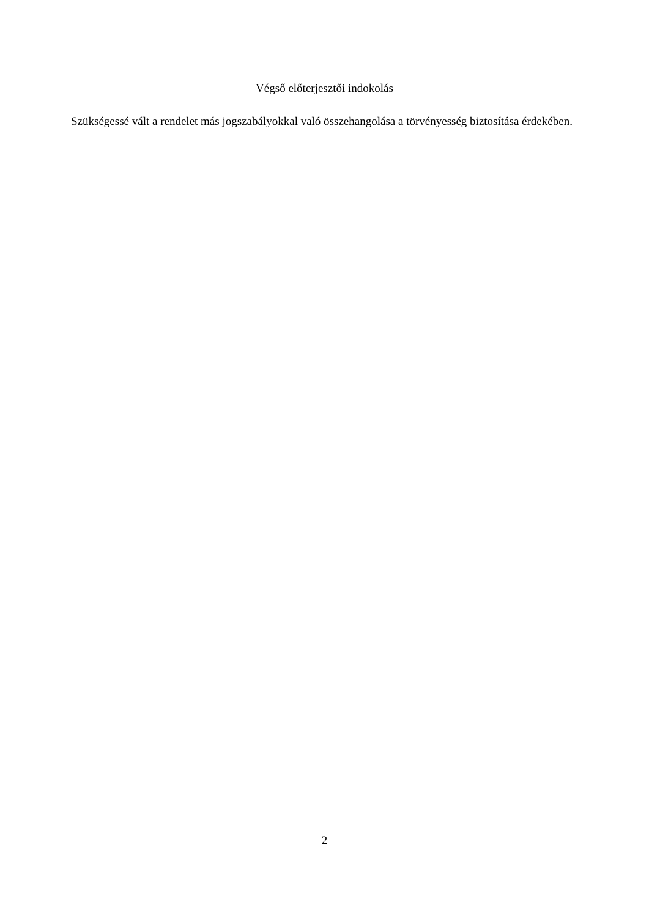Végső előterjesztői indokolás
Szükségessé vált a rendelet más jogszabályokkal való összehangolása a törvényesség biztosítása érdekében.
2